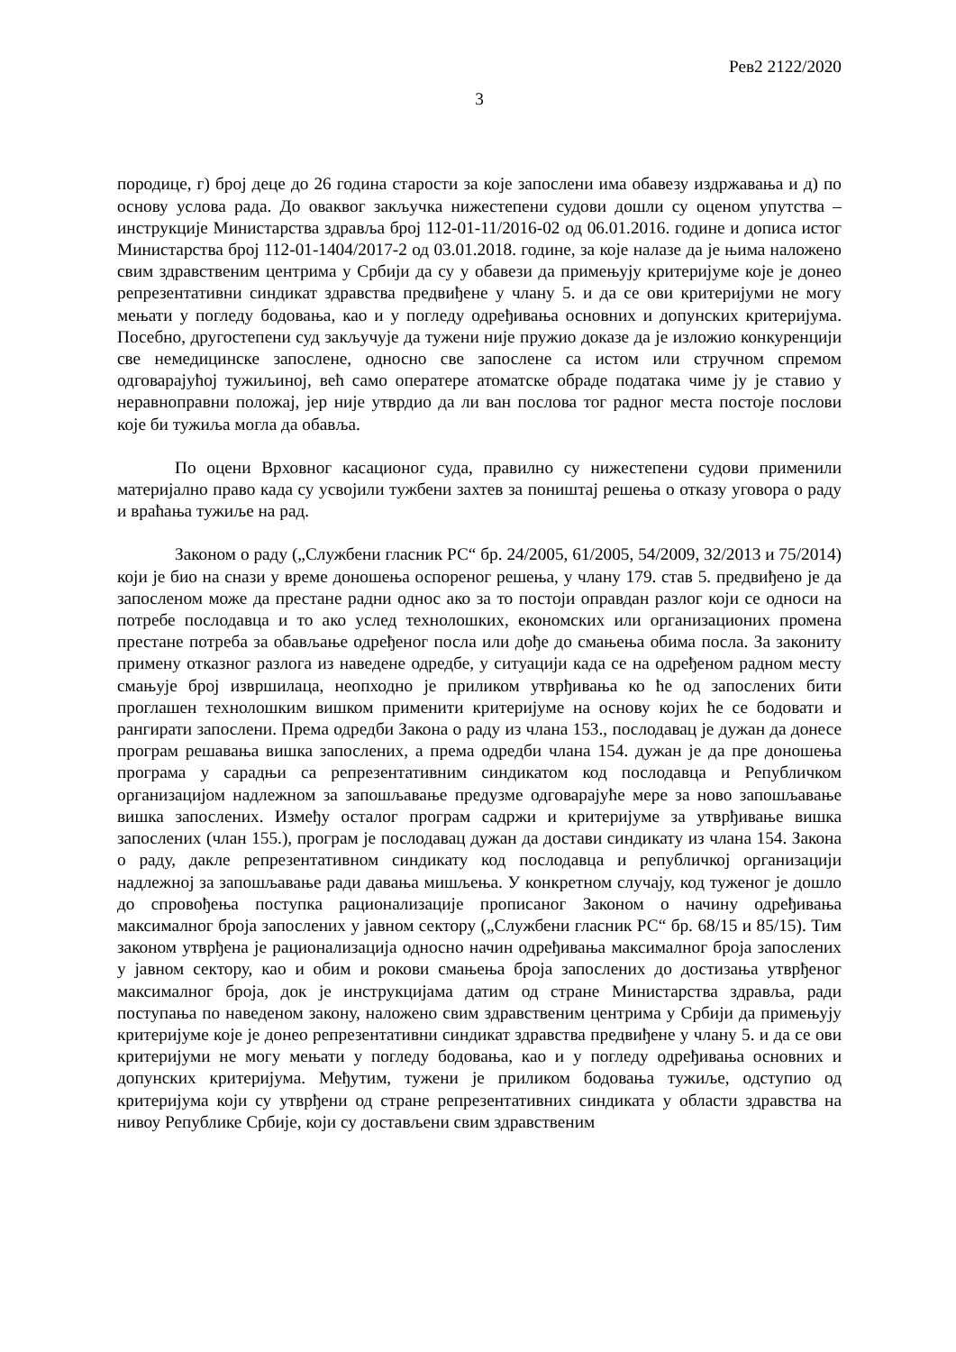Рев2 2122/2020
3
породице, г) број деце до 26 година старости за које запослени има обавезу издржавања и д) по основу услова рада. До оваквог закључка нижестепени судови дошли су оценом упутства – инструкције Министарства здравља број 112-01-11/2016-02 од 06.01.2016. године и дописа истог Министарства број 112-01-1404/2017-2 од 03.01.2018. године, за које налазе да је њима наложено свим здравственим центрима у Србији да су у обавези да примењују критеријуме које је донео репрезентативни синдикат здравства предвиђене у члану 5. и да се ови критеријуми не могу мењати у погледу бодовања, као и у погледу одређивања основних и допунских критеријума. Посебно, другостепени суд закључује да тужени није пружио доказе да је изложио конкуренцији све немедицинске запослене, односно све запослене са истом или стручном спремом одговарајућој тужиљиној, већ само оператере атоматске обраде података чиме ју је ставио у неравноправни положај, јер није утврдио да ли ван послова тог радног места постоје послови које би тужиља могла да обавља.
По оцени Врховног касационог суда, правилно су нижестепени судови применили материјално право када су усвојили тужбени захтев за поништај решења о отказу уговора о раду и враћања тужиље на рад.
Законом о раду („Службени гласник РС“ бр. 24/2005, 61/2005, 54/2009, 32/2013 и 75/2014) који је био на снази у време доношења оспореног решења, у члану 179. став 5. предвиђено је да запосленом може да престане радни однос ако за то постоји оправдан разлог који се односи на потребе послодавца и то ако услед технолошких, економских или организационих промена престане потреба за обављање одређеног посла или дође до смањења обима посла. За закониту примену отказног разлога из наведене одредбе, у ситуацији када се на одређеном радном месту смањује број извршилаца, неопходно је приликом утврђивања ко ће од запослених бити проглашен технолошким вишком применити критеријуме на основу којих ће се бодовати и рангирати запослени. Према одредби Закона о раду из члана 153., послодавац је дужан да донесе програм решавања вишка запослених, а према одредби члана 154. дужан је да пре доношења програма у сарадњи са репрезентативним синдикатом код послодавца и Републичком организацијом надлежном за запошљавање предузме одговарајуће мере за ново запошљавање вишка запослених. Између осталог програм садржи и критеријуме за утврђивање вишка запослених (члан 155.), програм је послодавац дужан да достави синдикату из члана 154. Закона о раду, дакле репрезентативном синдикату код послодавца и републичкој организацији надлежној за запошљавање ради давања мишљења. У конкретном случају, код туженог је дошло до спровођења поступка рационализације прописаног Законом о начину одређивања максималног броја запослених у јавном сектору („Службени гласник РС“ бр. 68/15 и 85/15). Тим законом утврђена је рационализација односно начин одређивања максималног броја запослених у јавном сектору, као и обим и рокови смањења броја запослених до достизања утврђеног максималног броја, док је инструкцијама датим од стране Министарства здравља, ради поступања по наведеном закону, наложено свим здравственим центрима у Србији да примењују критеријуме које је донео репрезентативни синдикат здравства предвиђене у члану 5. и да се ови критеријуми не могу мењати у погледу бодовања, као и у погледу одређивања основних и допунских критеријума. Међутим, тужени је приликом бодовања тужиље, одступио од критеријума који су утврђени од стране репрезентативних синдиката у области здравства на нивоу Републике Србије, који су достављени свим здравственим